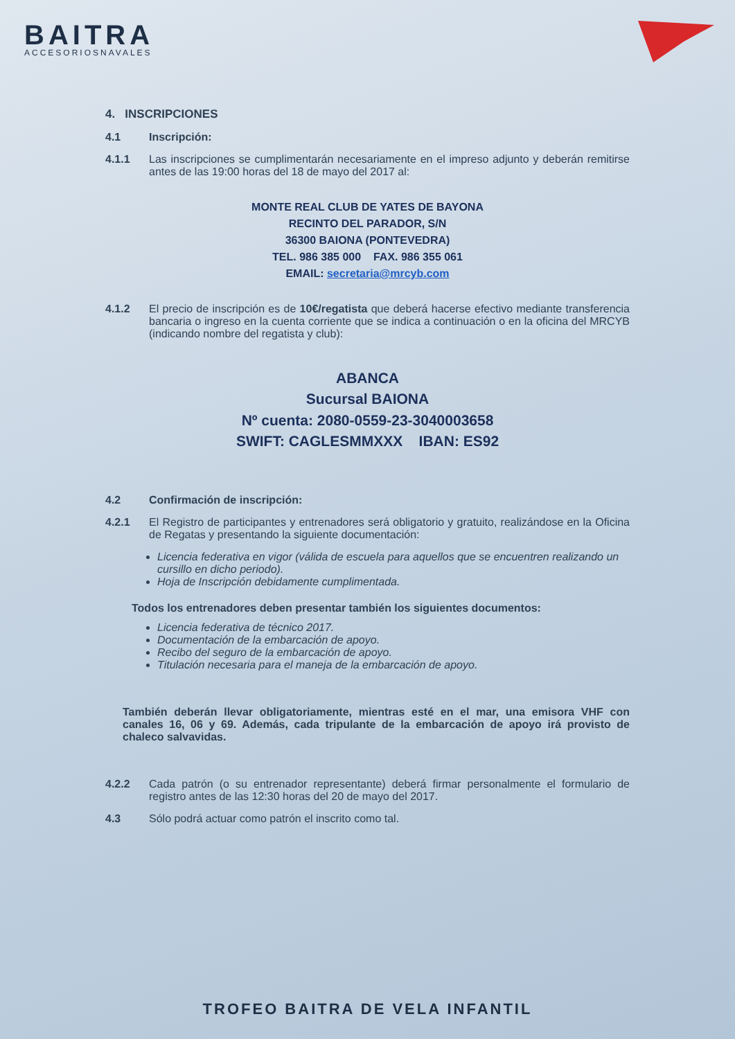BAITRA
ACCESORIOSNAVALES
4. INSCRIPCIONES
4.1 Inscripción:
4.1.1 Las inscripciones se cumplimentarán necesariamente en el impreso adjunto y deberán remitirse antes de las 19:00 horas del 18 de mayo del 2017 al:
MONTE REAL CLUB DE YATES DE BAYONA
RECINTO DEL PARADOR, S/N
36300 BAIONA (PONTEVEDRA)
TEL. 986 385 000 FAX. 986 355 061
EMAIL: secretaria@mrcyb.com
4.1.2 El precio de inscripción es de 10€/regatista que deberá hacerse efectivo mediante transferencia bancaria o ingreso en la cuenta corriente que se indica a continuación o en la oficina del MRCYB (indicando nombre del regatista y club):
ABANCA
Sucursal BAIONA
Nº cuenta: 2080-0559-23-3040003658
SWIFT: CAGLESMMXXX IBAN: ES92
4.2 Confirmación de inscripción:
4.2.1 El Registro de participantes y entrenadores será obligatorio y gratuito, realizándose en la Oficina de Regatas y presentando la siguiente documentación:
Licencia federativa en vigor (válida de escuela para aquellos que se encuentren realizando un cursillo en dicho periodo).
Hoja de Inscripción debidamente cumplimentada.
Todos los entrenadores deben presentar también los siguientes documentos:
Licencia federativa de técnico 2017.
Documentación de la embarcación de apoyo.
Recibo del seguro de la embarcación de apoyo.
Titulación necesaria para el maneja de la embarcación de apoyo.
También deberán llevar obligatoriamente, mientras esté en el mar, una emisora VHF con canales 16, 06 y 69. Además, cada tripulante de la embarcación de apoyo irá provisto de chaleco salvavidas.
4.2.2 Cada patrón (o su entrenador representante) deberá firmar personalmente el formulario de registro antes de las 12:30 horas del 20 de mayo del 2017.
4.3 Sólo podrá actuar como patrón el inscrito como tal.
TROFEO BAITRA DE VELA INFANTIL